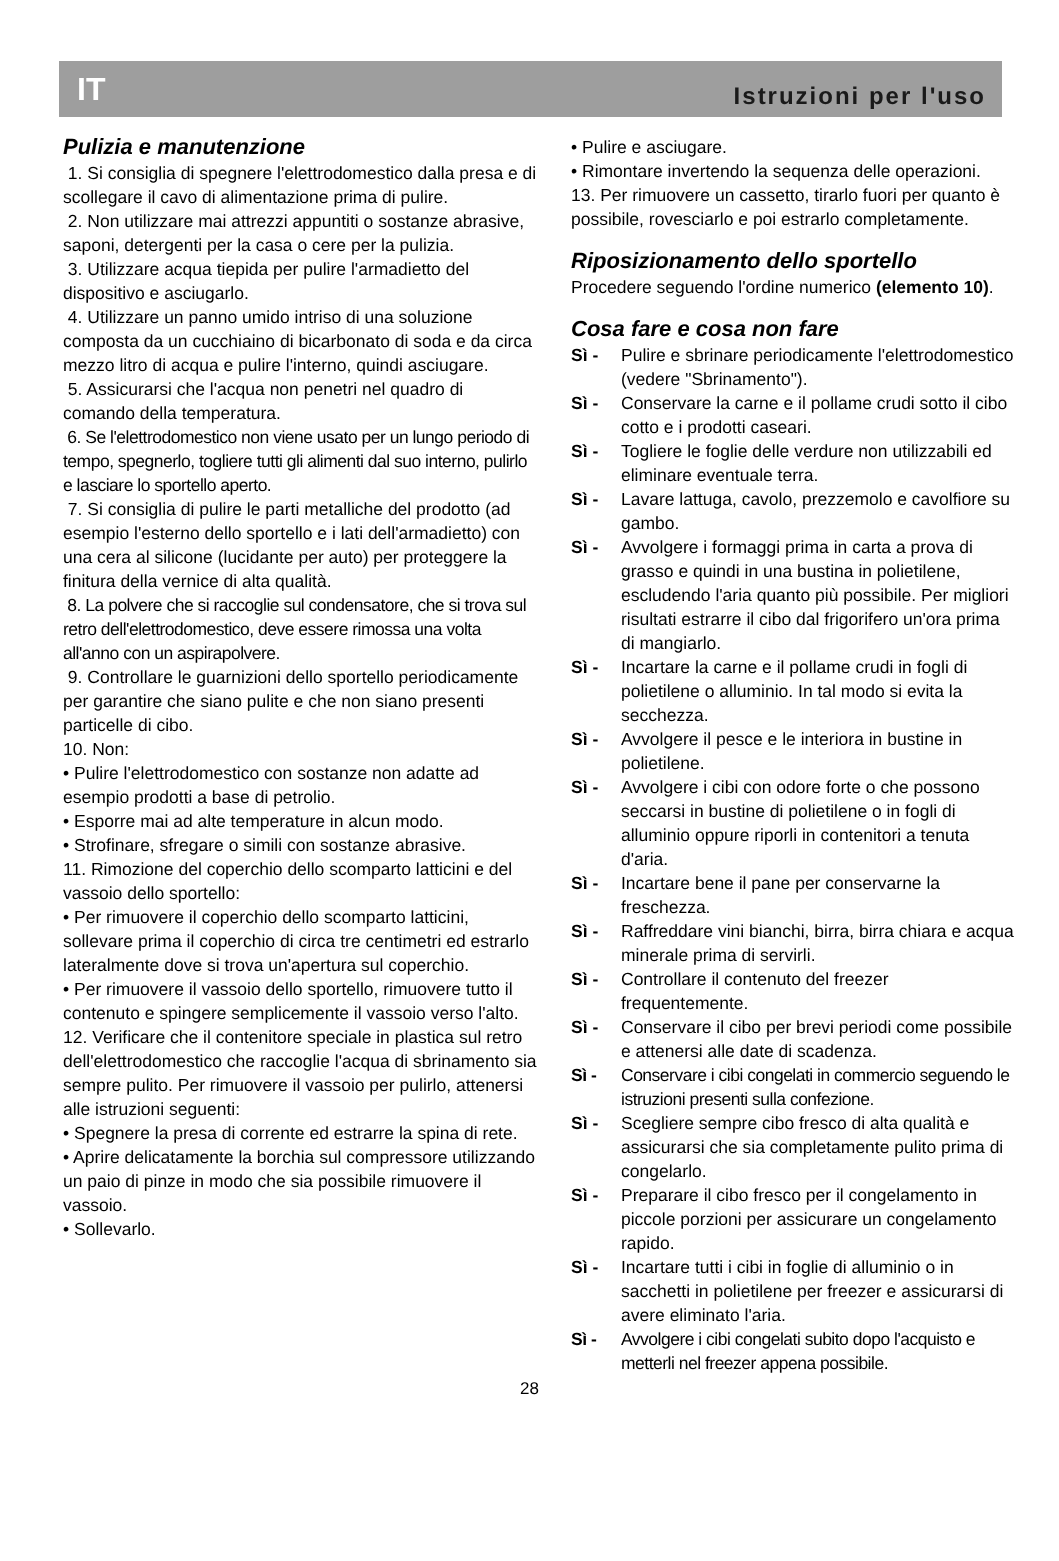IT Istruzioni per l'uso
Pulizia e manutenzione
1. Si consiglia di spegnere l'elettrodomestico dalla presa e di scollegare il cavo di alimentazione prima di pulire.
2. Non utilizzare mai attrezzi appuntiti o sostanze abrasive, saponi, detergenti per la casa o cere per la pulizia.
3. Utilizzare acqua tiepida per pulire l'armadietto del dispositivo e asciugarlo.
4. Utilizzare un panno umido intriso di una soluzione composta da un cucchiaino di bicarbonato di soda e da circa mezzo litro di acqua e pulire l'interno, quindi asciugare.
5. Assicurarsi che l'acqua non penetri nel quadro di comando della temperatura.
6. Se l'elettrodomestico non viene usato per un lungo periodo di tempo, spegnerlo, togliere tutti gli alimenti dal suo interno, pulirlo e lasciare lo sportello aperto.
7. Si consiglia di pulire le parti metalliche del prodotto (ad esempio l'esterno dello sportello e i lati dell'armadietto) con una cera al silicone (lucidante per auto) per proteggere la finitura della vernice di alta qualità.
8. La polvere che si raccoglie sul condensatore, che si trova sul retro dell'elettrodomestico, deve essere rimossa una volta all'anno con un aspirapolvere.
9. Controllare le guarnizioni dello sportello periodicamente per garantire che siano pulite e che non siano presenti particelle di cibo.
10. Non:
• Pulire l'elettrodomestico con sostanze non adatte ad esempio prodotti a base di petrolio.
• Esporre mai ad alte temperature in alcun modo.
• Strofinare, sfregare o simili con sostanze abrasive.
11. Rimozione del coperchio dello scomparto latticini e del vassoio dello sportello:
• Per rimuovere il coperchio dello scomparto latticini, sollevare prima il coperchio di circa tre centimetri ed estrarlo lateralmente dove si trova un'apertura sul coperchio.
• Per rimuovere il vassoio dello sportello, rimuovere tutto il contenuto e spingere semplicemente il vassoio verso l'alto.
12. Verificare che il contenitore speciale in plastica sul retro dell'elettrodomestico che raccoglie l'acqua di sbrinamento sia sempre pulito. Per rimuovere il vassoio per pulirlo, attenersi alle istruzioni seguenti:
• Spegnere la presa di corrente ed estrarre la spina di rete.
• Aprire delicatamente la borchia sul compressore utilizzando un paio di pinze in modo che sia possibile rimuovere il vassoio.
• Sollevarlo.
• Pulire e asciugare.
• Rimontare invertendo la sequenza delle operazioni.
13. Per rimuovere un cassetto, tirarlo fuori per quanto è possibile, rovesciarlo e poi estrarlo completamente.
Riposizionamento dello sportello
Procedere seguendo l'ordine numerico (elemento 10).
Cosa fare e cosa non fare
Sì - Pulire e sbrinare periodicamente l'elettrodomestico (vedere "Sbrinamento").
Sì - Conservare la carne e il pollame crudi sotto il cibo cotto e i prodotti caseari.
Sì - Togliere le foglie delle verdure non utilizzabili ed eliminare eventuale terra.
Sì - Lavare lattuga, cavolo, prezzemolo e cavolfiore su gambo.
Sì - Avvolgere i formaggi prima in carta a prova di grasso e quindi in una bustina in polietilene, escludendo l'aria quanto più possibile. Per migliori risultati estrarre il cibo dal frigorifero un'ora prima di mangiarlo.
Sì - Incartare la carne e il pollame crudi in fogli di polietilene o alluminio. In tal modo si evita la secchezza.
Sì - Avvolgere il pesce e le interiora in bustine in polietilene.
Sì - Avvolgere i cibi con odore forte o che possono seccarsi in bustine di polietilene o in fogli di alluminio oppure riporli in contenitori a tenuta d'aria.
Sì - Incartare bene il pane per conservarne la freschezza.
Sì - Raffreddare vini bianchi, birra, birra chiara e acqua minerale prima di servirli.
Sì - Controllare il contenuto del freezer frequentemente.
Sì - Conservare il cibo per brevi periodi come possibile e attenersi alle date di scadenza.
Sì - Conservare i cibi congelati in commercio seguendo le istruzioni presenti sulla confezione.
Sì - Scegliere sempre cibo fresco di alta qualità e assicurarsi che sia completamente pulito prima di congelarlo.
Sì - Preparare il cibo fresco per il congelamento in piccole porzioni per assicurare un congelamento rapido.
Sì - Incartare tutti i cibi in foglie di alluminio o in sacchetti in polietilene per freezer e assicurarsi di avere eliminato l'aria.
Sì - Avvolgere i cibi congelati subito dopo l'acquisto e metterli nel freezer appena possibile.
28